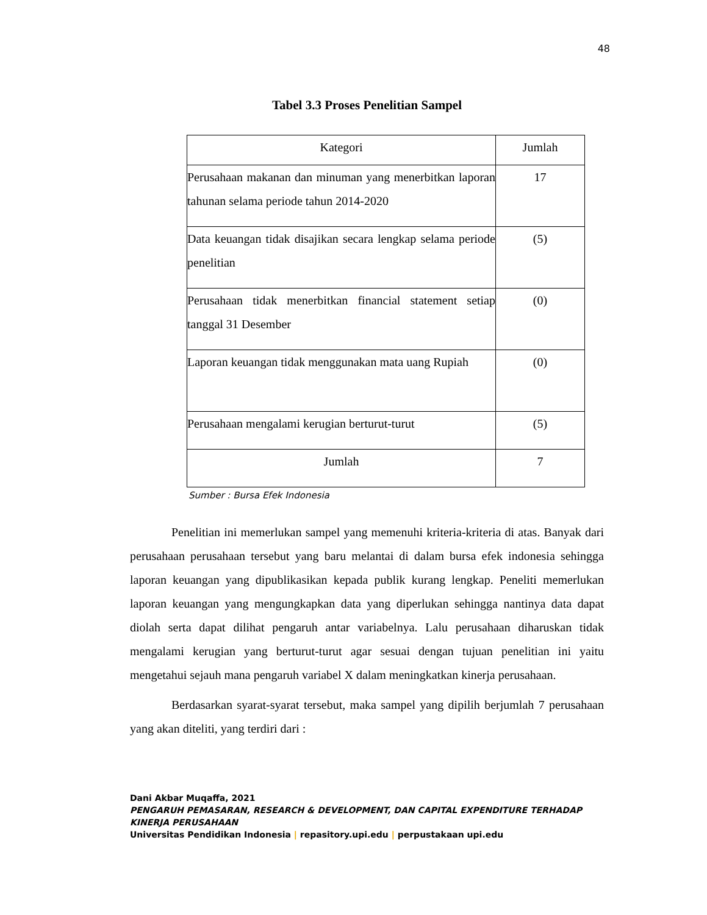48
Tabel 3.3 Proses Penelitian Sampel
| Kategori | Jumlah |
| --- | --- |
| Perusahaan makanan dan minuman yang menerbitkan laporan tahunan selama periode tahun 2014-2020 | 17 |
| Data keuangan tidak disajikan secara lengkap selama periode penelitian | (5) |
| Perusahaan tidak menerbitkan financial statement setiap tanggal 31 Desember | (0) |
| Laporan keuangan tidak menggunakan mata uang Rupiah | (0) |
| Perusahaan mengalami kerugian berturut-turut | (5) |
| Jumlah | 7 |
Sumber : Bursa Efek Indonesia
Penelitian ini memerlukan sampel yang memenuhi kriteria-kriteria di atas. Banyak dari perusahaan perusahaan tersebut yang baru melantai di dalam bursa efek indonesia sehingga laporan keuangan yang dipublikasikan kepada publik kurang lengkap. Peneliti memerlukan laporan keuangan yang mengungkapkan data yang diperlukan sehingga nantinya data dapat diolah serta dapat dilihat pengaruh antar variabelnya. Lalu perusahaan diharuskan tidak mengalami kerugian yang berturut-turut agar sesuai dengan tujuan penelitian ini yaitu mengetahui sejauh mana pengaruh variabel X dalam meningkatkan kinerja perusahaan.
Berdasarkan syarat-syarat tersebut, maka sampel yang dipilih berjumlah 7 perusahaan yang akan diteliti, yang terdiri dari :
Dani Akbar Muqaffa, 2021
PENGARUH PEMASARAN, RESEARCH & DEVELOPMENT, DAN CAPITAL EXPENDITURE TERHADAP
KINERJA PERUSAHAAN
Universitas Pendidikan Indonesia | repasitory.upi.edu | perpustakaan upi.edu